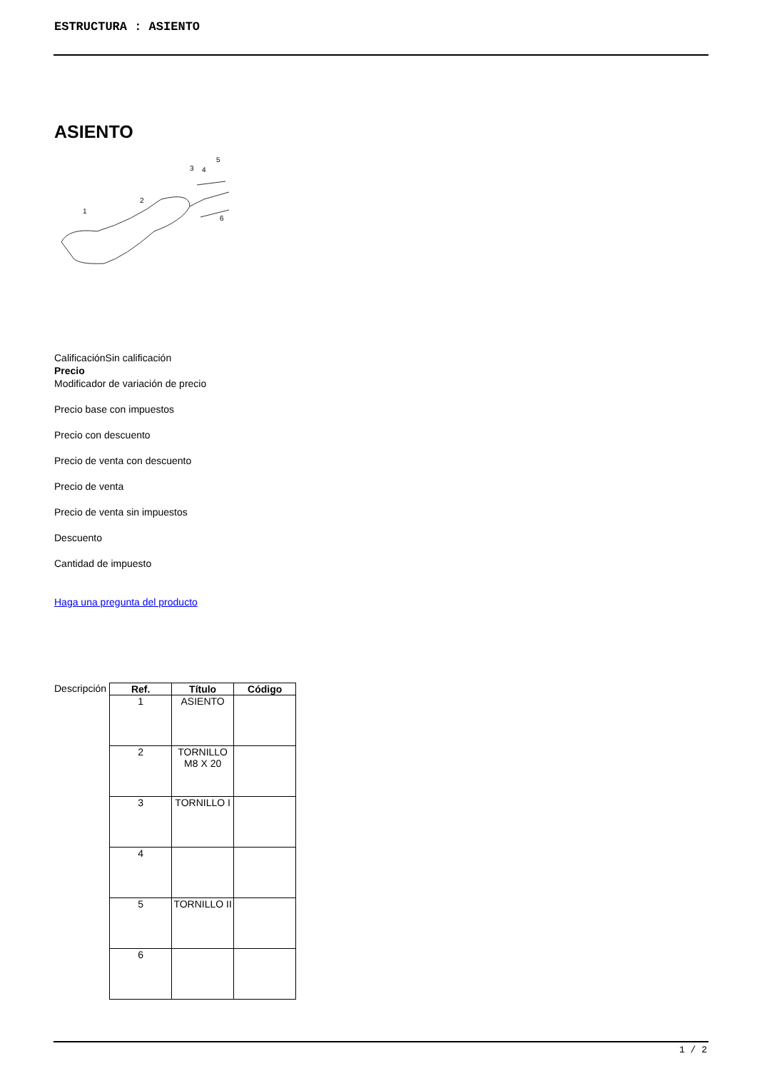ESTRUCTURA : ASIENTO
ASIENTO
1
2
3
4
5
6
CalificaciónSin calificación
Precio
Modificador de variación de precio
Precio base con impuestos
Precio con descuento
Precio de venta con descuento
Precio de venta
Precio de venta sin impuestos
Descuento
Cantidad de impuesto
Haga una pregunta del producto
Descripción
| Ref. | Título | Código |
| --- | --- | --- |
| 1 | ASIENTO | |
| 2 | TORNILLO M8 X 20 | |
| 3 | TORNILLO I | |
| 4 | | |
| 5 | TORNILLO II | |
| 6 | | |
1 / 2